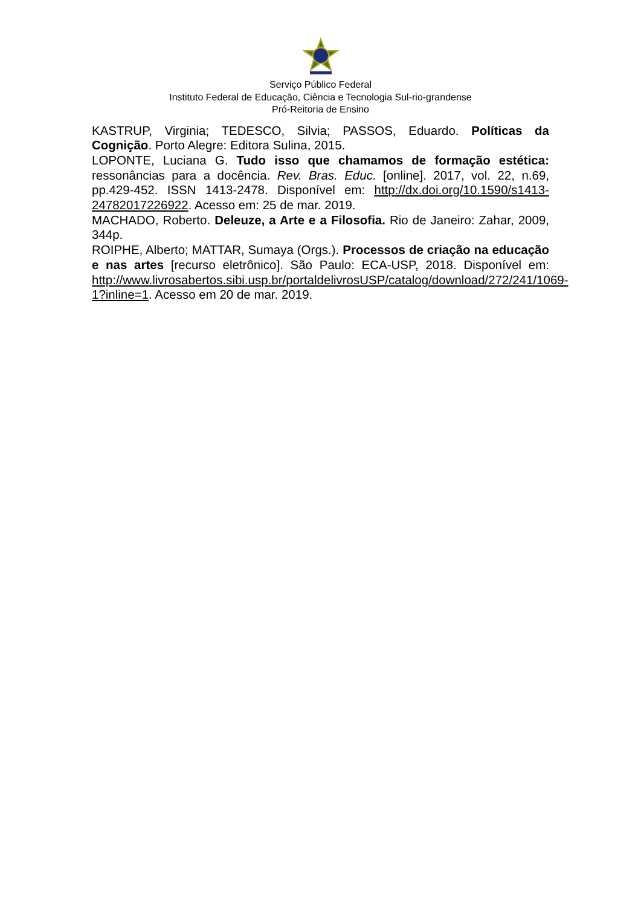Serviço Público Federal
Instituto Federal de Educação, Ciência e Tecnologia Sul-rio-grandense
Pró-Reitoria de Ensino
KASTRUP, Virginia; TEDESCO, Silvia; PASSOS, Eduardo. Políticas da Cognição. Porto Alegre: Editora Sulina, 2015.
LOPONTE, Luciana G. Tudo isso que chamamos de formação estética: ressonâncias para a docência. Rev. Bras. Educ. [online]. 2017, vol. 22, n.69, pp.429-452. ISSN 1413-2478. Disponível em: http://dx.doi.org/10.1590/s1413-24782017226922. Acesso em: 25 de mar. 2019.
MACHADO, Roberto. Deleuze, a Arte e a Filosofia. Rio de Janeiro: Zahar, 2009, 344p.
ROIPHE, Alberto; MATTAR, Sumaya (Orgs.). Processos de criação na educação e nas artes [recurso eletrônico]. São Paulo: ECA-USP, 2018. Disponível em: http://www.livrosabertos.sibi.usp.br/portaldelivrosUSP/catalog/download/272/241/1069-1?inline=1. Acesso em 20 de mar. 2019.